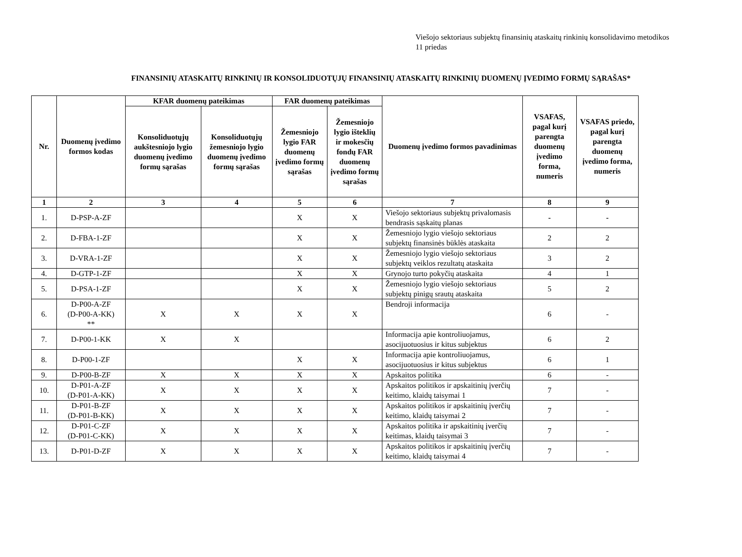Viešojo sektoriaus subjektų finansinių ataskaitų rinkinių konsolidavimo metodikos
11 priedas
FINANSINIŲ ATASKAITŲ RINKINIŲ IR KONSOLIDUOTŲJŲ FINANSINIŲ ATASKAITŲ RINKINIŲ DUOMENŲ ĮVEDIMO FORMŲ SĄRAŠAS*
| Nr. | Duomenų įvedimo formos kodas | KFAR duomenų pateikimas | | FAR duomenų pateikimas | | Duomenų įvedimo formos pavadinimas | VSAFAS, pagal kurį parengta duomenų įvedimo forma, numeris | VSAFAS priedo, pagal kurį parengta duomenų įvedimo forma, numeris |
| --- | --- | --- | --- | --- | --- | --- | --- | --- |
| | | Konsoliduotųjų aukštesniojo lygio duomenų įvedimo formų sąrašas | Konsoliduotųjų žemesniojo lygio duomenų įvedimo formų sąrašas | Žemesniojo lygio FAR duomenų įvedimo formų sąrašas | Žemesniojo lygio išteklių ir mokesčių fondų FAR duomenų įvedimo formų sąrašas | | | |
| 1 | 2 | 3 | 4 | 5 | 6 | 7 | 8 | 9 |
| 1. | D-PSP-A-ZF | | | X | X | Viešojo sektoriaus subjektų privalomasis bendrasis sąskaitų planas | - | - |
| 2. | D-FBA-1-ZF | | | X | X | Žemesniojo lygio viešojo sektoriaus subjektų finansinės būklės ataskaita | 2 | 2 |
| 3. | D-VRA-1-ZF | | | X | X | Žemesniojo lygio viešojo sektoriaus subjektų veiklos rezultatų ataskaita | 3 | 2 |
| 4. | D-GTP-1-ZF | | | X | X | Grynojo turto pokyčių ataskaita | 4 | 1 |
| 5. | D-PSA-1-ZF | | | X | X | Žemesniojo lygio viešojo sektoriaus subjektų pinigų srautų ataskaita | 5 | 2 |
| 6. | D-P00-A-ZF (D-P00-A-KK) ** | X | X | X | X | Bendroji informacija | 6 | - |
| 7. | D-P00-1-KK | X | X | | | Informacija apie kontroliuojamus, asocijuotuosius ir kitus subjektus | 6 | 2 |
| 8. | D-P00-1-ZF | | | X | X | Informacija apie kontroliuojamus, asocijuotuosius ir kitus subjektus | 6 | 1 |
| 9. | D-P00-B-ZF | X | X | X | X | Apskaitos politika | 6 | - |
| 10. | D-P01-A-ZF (D-P01-A-KK) | X | X | X | X | Apskaitos politikos ir apskaitinių įverčių keitimo, klaidų taisymai 1 | 7 | - |
| 11. | D-P01-B-ZF (D-P01-B-KK) | X | X | X | X | Apskaitos politikos ir apskaitinių įverčių keitimo, klaidų taisymai 2 | 7 | - |
| 12. | D-P01-C-ZF (D-P01-C-KK) | X | X | X | X | Apskaitos politika ir apskaitinių įverčių keitimas, klaidų taisymai 3 | 7 | - |
| 13. | D-P01-D-ZF | X | X | X | X | Apskaitos politikos ir apskaitinių įverčių keitimo, klaidų taisymai 4 | 7 | - |